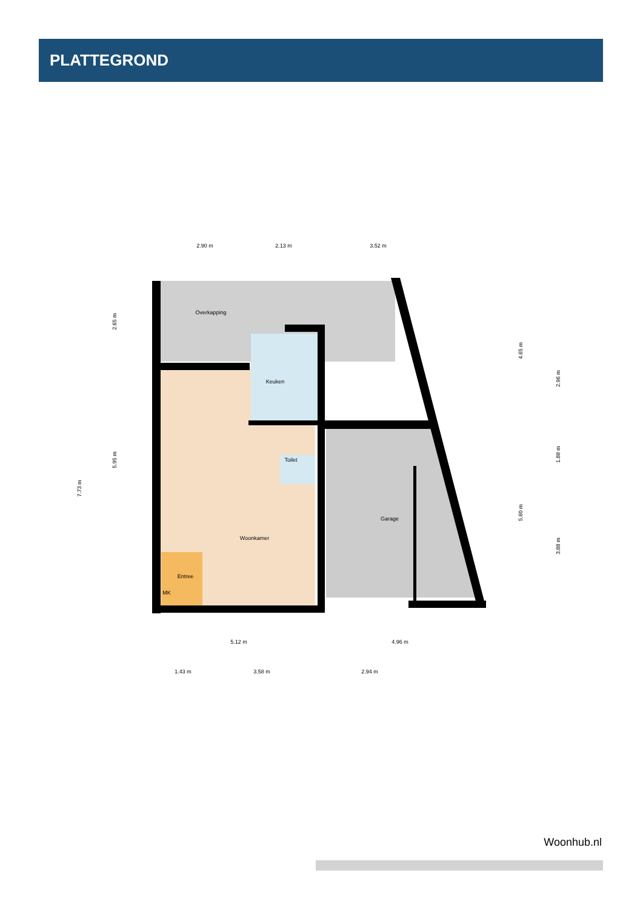PLATTEGROND
Overkapping
Keuken
Toilet
Garage
Woonkamer
Entree
MK
2.90 m
2.13 m
3.52 m
5.12 m
4.96 m
1.43 m
3.58 m
2.94 m
2.65 m
5.95 m
7.73 m
4.65 m
5.60 m
2.96 m
1.88 m
3.88 m
Woonhub.nl